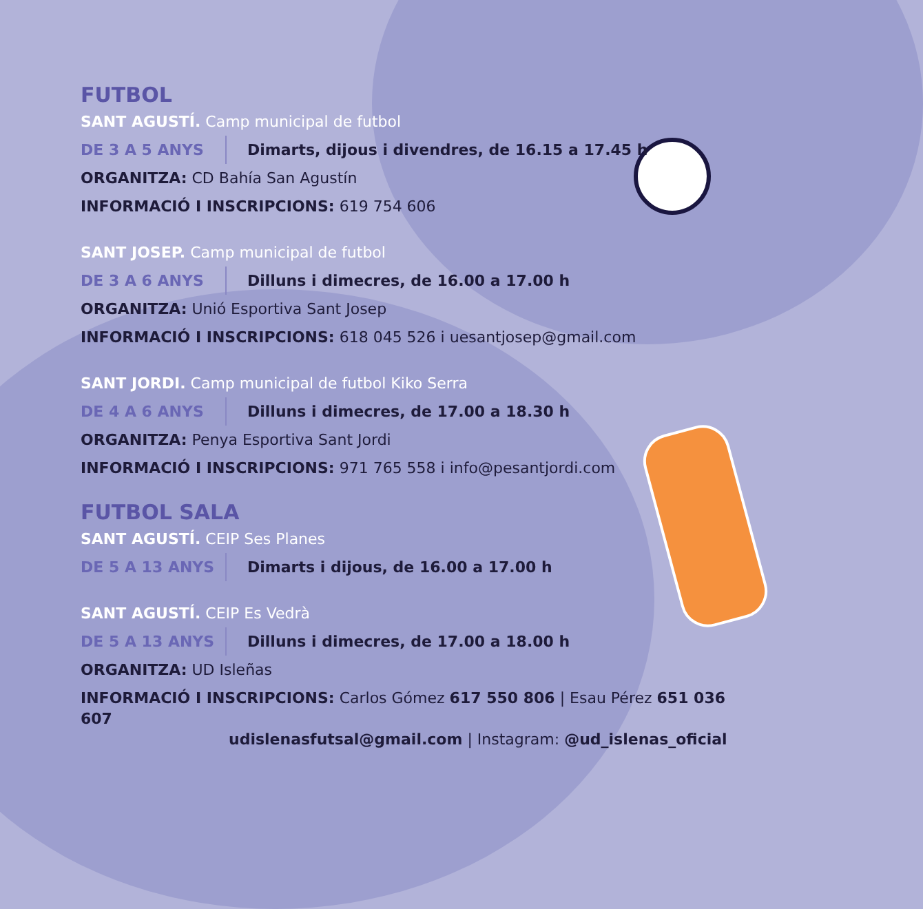FUTBOL
SANT AGUSTÍ. Camp municipal de futbol
DE 3 A 5 ANYS Dimarts, dijous i divendres, de 16.15 a 17.45 h
ORGANITZA: CD Bahía San Agustín
INFORMACIÓ I INSCRIPCIONS: 619 754 606
SANT JOSEP. Camp municipal de futbol
DE 3 A 6 ANYS Dilluns i dimecres, de 16.00 a 17.00 h
ORGANITZA: Unió Esportiva Sant Josep
INFORMACIÓ I INSCRIPCIONS: 618 045 526 i uesantjosep@gmail.com
SANT JORDI. Camp municipal de futbol Kiko Serra
DE 4 A 6 ANYS Dilluns i dimecres, de 17.00 a 18.30 h
ORGANITZA: Penya Esportiva Sant Jordi
INFORMACIÓ I INSCRIPCIONS: 971 765 558 i info@pesantjordi.com
FUTBOL SALA
SANT AGUSTÍ. CEIP Ses Planes
DE 5 A 13 ANYS Dimarts i dijous, de 16.00 a 17.00 h
SANT AGUSTÍ. CEIP Es Vedrà
DE 5 A 13 ANYS Dilluns i dimecres, de 17.00 a 18.00 h
ORGANITZA: UD Isleñas
INFORMACIÓ I INSCRIPCIONS: Carlos Gómez 617 550 806 | Esau Pérez 651 036 607
udislenasfutsal@gmail.com | Instagram: @ud_islenas_oficial